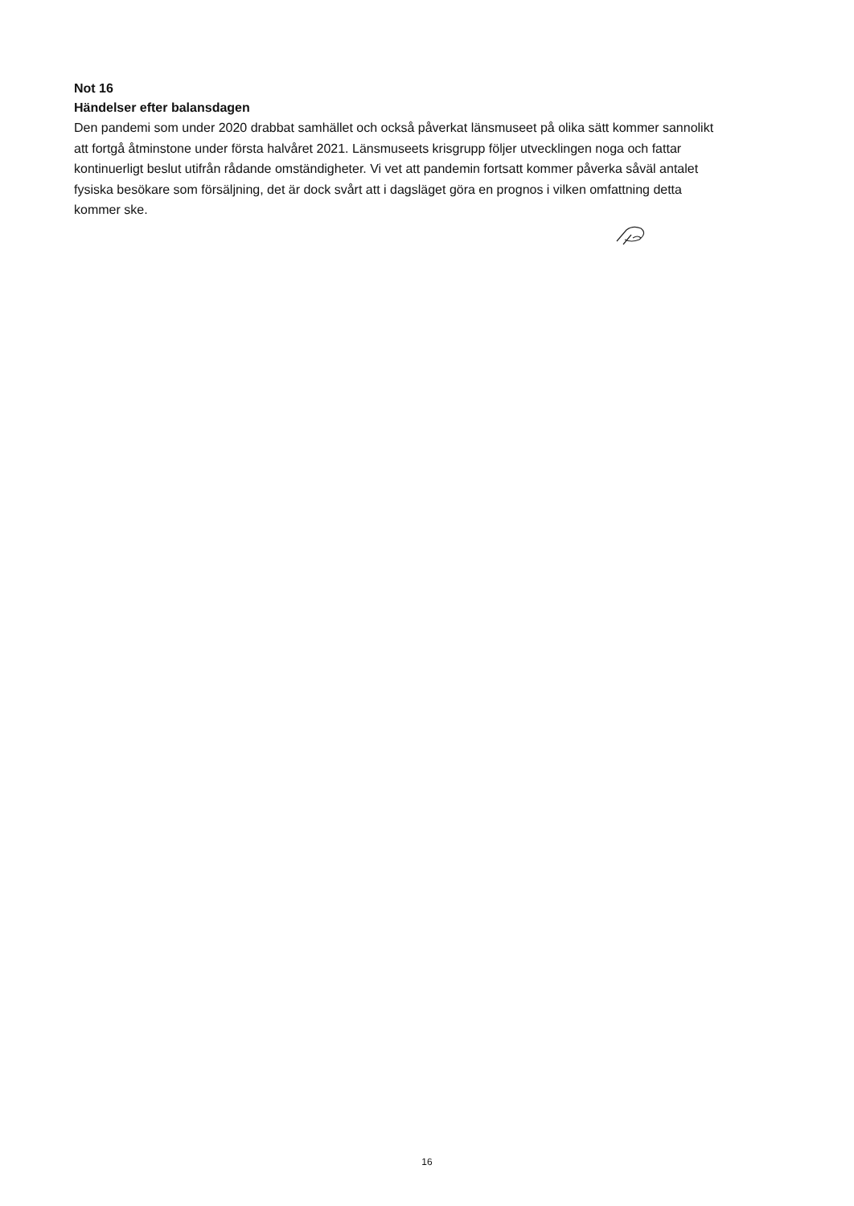Not 16
Händelser efter balansdagen
Den pandemi som under 2020 drabbat samhället och också påverkat länsmuseet på olika sätt kommer sannolikt att fortgå åtminstone under första halvåret 2021. Länsmuseets krisgrupp följer utvecklingen noga och fattar kontinuerligt beslut utifrån rådande omständigheter. Vi vet att pandemin fortsatt kommer påverka såväl antalet fysiska besökare som försäljning, det är dock svårt att i dagsläget göra en prognos i vilken omfattning detta kommer ske.
16